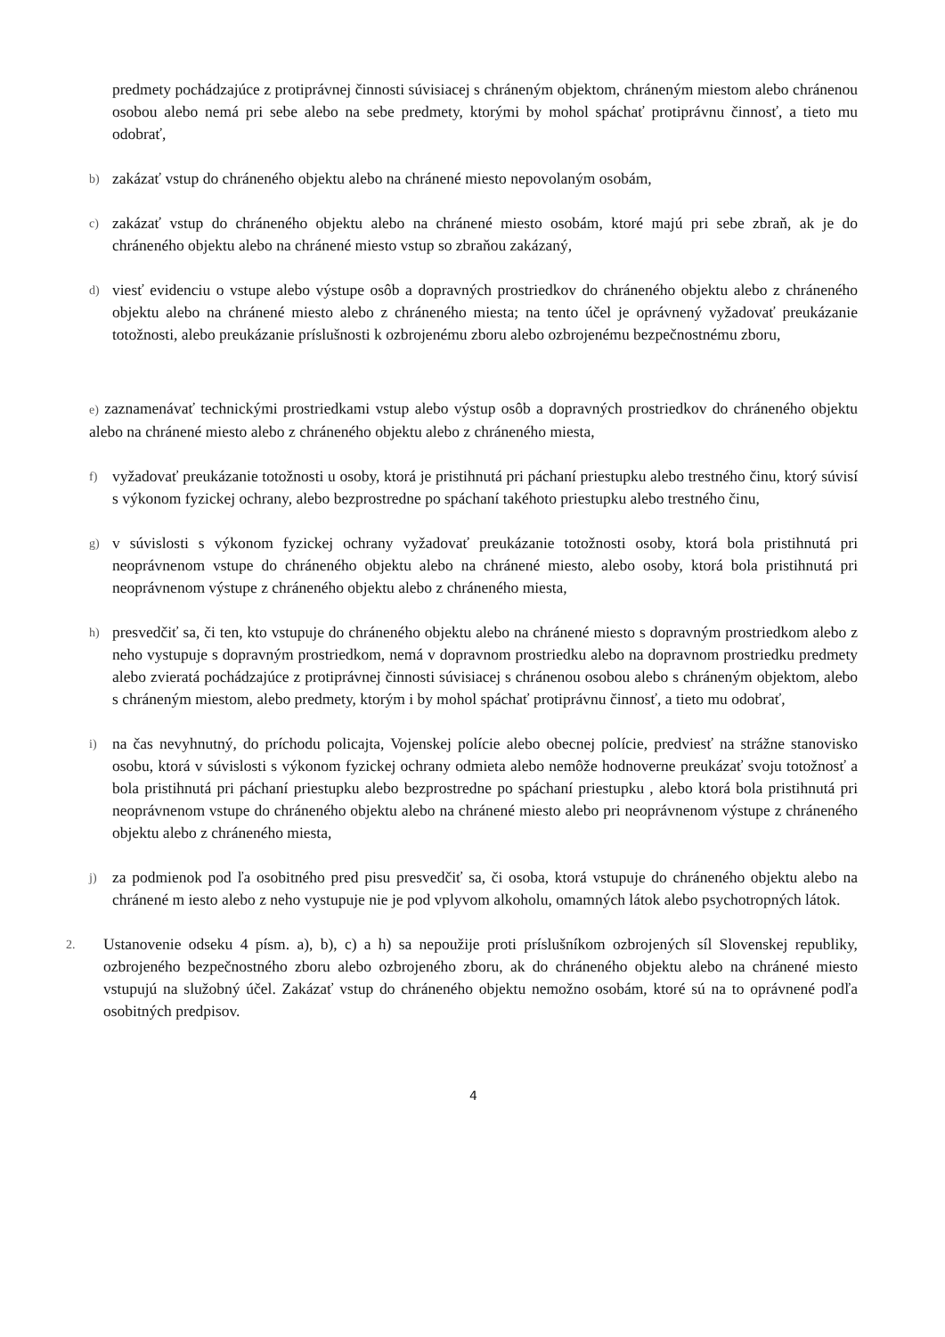predmety pochádzajúce z protiprávnej činnosti súvisiacej s chráneným objektom, chráneným miestom alebo chránenou osobou alebo nemá pri sebe alebo na sebe predmety, ktorými by mohol spáchať protiprávnu činnosť, a tieto mu odobrať,
b) zakázať vstup do chráneného objektu alebo na chránené miesto nepovolaným osobám,
c) zakázať vstup do chráneného objektu alebo na chránené miesto osobám, ktoré majú pri sebe zbraň, ak je do chráneného objektu alebo na chránené miesto vstup so zbraňou zakázaný,
d) viesť evidenciu o vstupe alebo výstupe osôb a dopravných prostriedkov do chráneného objektu alebo z chráneného objektu alebo na chránené miesto alebo z chráneného miesta; na tento účel je oprávnený vyžadovať preukázanie totožnosti, alebo preukázanie príslušnosti k ozbrojenému zboru alebo ozbrojenému bezpečnostnému zboru,
e) zaznamenávať technickými prostriedkami vstup alebo výstup osôb a dopravných prostriedkov do chráneného objektu alebo na chránené miesto alebo z chráneného objektu alebo z chráneného miesta,
f) vyžadovať preukázanie totožnosti u osoby, ktorá je pristihnutá pri páchaní priestupku alebo trestného činu, ktorý súvisí s výkonom fyzickej ochrany, alebo bezprostredne po spáchaní takéhoto priestupku alebo trestného činu,
g) v súvislosti s výkonom fyzickej ochrany vyžadovať preukázanie totožnosti osoby, ktorá bola pristihnutá pri neoprávnenom vstupe do chráneného objektu alebo na chránené miesto, alebo osoby, ktorá bola pristihnutá pri neoprávnenom výstupe z chráneného objektu alebo z chráneného miesta,
h) presvedčiť sa, či ten, kto vstupuje do chráneného objektu alebo na chránené miesto s dopravným prostriedkom alebo z neho vystupuje s dopravným prostriedkom, nemá v dopravnom prostriedku alebo na dopravnom prostriedku predmety alebo zvieratá pochádzajúce z protiprávnej činnosti súvisiacej s chránenou osobou alebo s chráneným objektom, alebo s chráneným miestom, alebo predmety, ktorým i by mohol spáchať protiprávnu činnosť, a tieto mu odobrať,
i) na čas nevyhnutný, do príchodu policajta, Vojenskej polície alebo obecnej polície, predviesť na strážne stanovisko osobu, ktorá v súvislosti s výkonom fyzickej ochrany odmieta alebo nemôže hodnoverne preukázať svoju totožnosť a bola pristihnutá pri páchaní priestupku alebo bezprostredne po spáchaní priestupku , alebo ktorá bola pristihnutá pri neoprávnenom vstupe do chráneného objektu alebo na chránené miesto alebo pri neoprávnenom výstupe z chráneného objektu alebo z chráneného miesta,
j) za podmienok pod ľa osobitného pred pisu presvedčiť sa, či osoba, ktorá vstupuje do chráneného objektu alebo na chránené m iesto alebo z neho vystupuje nie je pod vplyvom alkoholu, omamných látok alebo psychotropných látok.
2. Ustanovenie odseku 4 písm. a), b), c) a h) sa nepoužije proti príslušníkom ozbrojených síl Slovenskej republiky, ozbrojeného bezpečnostného zboru alebo ozbrojeného zboru, ak do chráneného objektu alebo na chránené miesto vstupujú na služobný účel. Zakázať vstup do chráneného objektu nemožno osobám, ktoré sú na to oprávnené podľa osobitných predpisov.
4